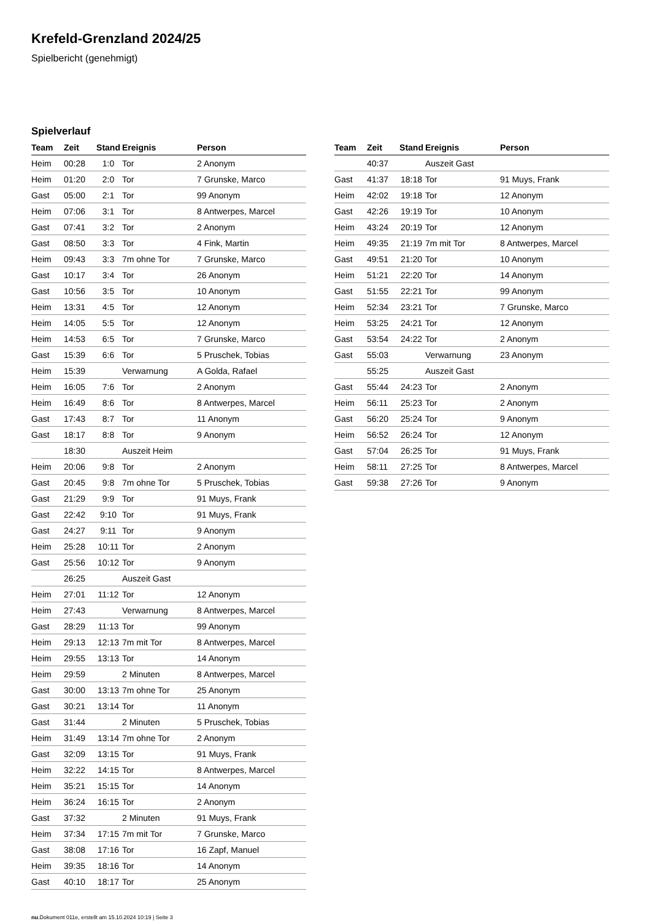Krefeld-Grenzland 2024/25
Spielbericht (genehmigt)
Spielverlauf
| Team | Zeit | Stand | Ereignis | Person |
| --- | --- | --- | --- | --- |
| Heim | 00:28 | 1:0 | Tor | 2 Anonym |
| Heim | 01:20 | 2:0 | Tor | 7 Grunske, Marco |
| Gast | 05:00 | 2:1 | Tor | 99 Anonym |
| Heim | 07:06 | 3:1 | Tor | 8 Antwerpes, Marcel |
| Gast | 07:41 | 3:2 | Tor | 2 Anonym |
| Gast | 08:50 | 3:3 | Tor | 4 Fink, Martin |
| Heim | 09:43 | 3:3 | 7m ohne Tor | 7 Grunske, Marco |
| Gast | 10:17 | 3:4 | Tor | 26 Anonym |
| Gast | 10:56 | 3:5 | Tor | 10 Anonym |
| Heim | 13:31 | 4:5 | Tor | 12 Anonym |
| Heim | 14:05 | 5:5 | Tor | 12 Anonym |
| Heim | 14:53 | 6:5 | Tor | 7 Grunske, Marco |
| Gast | 15:39 | 6:6 | Tor | 5 Pruschek, Tobias |
| Heim | 15:39 | | Verwarnung | A Golda, Rafael |
| Heim | 16:05 | 7:6 | Tor | 2 Anonym |
| Heim | 16:49 | 8:6 | Tor | 8 Antwerpes, Marcel |
| Gast | 17:43 | 8:7 | Tor | 11 Anonym |
| Gast | 18:17 | 8:8 | Tor | 9 Anonym |
| | 18:30 | | Auszeit Heim | |
| Heim | 20:06 | 9:8 | Tor | 2 Anonym |
| Gast | 20:45 | 9:8 | 7m ohne Tor | 5 Pruschek, Tobias |
| Gast | 21:29 | 9:9 | Tor | 91 Muys, Frank |
| Gast | 22:42 | 9:10 | Tor | 91 Muys, Frank |
| Gast | 24:27 | 9:11 | Tor | 9 Anonym |
| Heim | 25:28 | 10:11 | Tor | 2 Anonym |
| Gast | 25:56 | 10:12 | Tor | 9 Anonym |
| | 26:25 | | Auszeit Gast | |
| Heim | 27:01 | 11:12 | Tor | 12 Anonym |
| Heim | 27:43 | | Verwarnung | 8 Antwerpes, Marcel |
| Gast | 28:29 | 11:13 | Tor | 99 Anonym |
| Heim | 29:13 | 12:13 | 7m mit Tor | 8 Antwerpes, Marcel |
| Heim | 29:55 | 13:13 | Tor | 14 Anonym |
| Heim | 29:59 | | 2 Minuten | 8 Antwerpes, Marcel |
| Gast | 30:00 | 13:13 | 7m ohne Tor | 25 Anonym |
| Gast | 30:21 | 13:14 | Tor | 11 Anonym |
| Gast | 31:44 | | 2 Minuten | 5 Pruschek, Tobias |
| Heim | 31:49 | 13:14 | 7m ohne Tor | 2 Anonym |
| Gast | 32:09 | 13:15 | Tor | 91 Muys, Frank |
| Heim | 32:22 | 14:15 | Tor | 8 Antwerpes, Marcel |
| Heim | 35:21 | 15:15 | Tor | 14 Anonym |
| Heim | 36:24 | 16:15 | Tor | 2 Anonym |
| Gast | 37:32 | | 2 Minuten | 91 Muys, Frank |
| Heim | 37:34 | 17:15 | 7m mit Tor | 7 Grunske, Marco |
| Gast | 38:08 | 17:16 | Tor | 16 Zapf, Manuel |
| Heim | 39:35 | 18:16 | Tor | 14 Anonym |
| Gast | 40:10 | 18:17 | Tor | 25 Anonym |
| Team | Zeit | Stand | Ereignis | Person |
| --- | --- | --- | --- | --- |
| | 40:37 | | Auszeit Gast | |
| Gast | 41:37 | 18:18 | Tor | 91 Muys, Frank |
| Heim | 42:02 | 19:18 | Tor | 12 Anonym |
| Gast | 42:26 | 19:19 | Tor | 10 Anonym |
| Heim | 43:24 | 20:19 | Tor | 12 Anonym |
| Heim | 49:35 | 21:19 | 7m mit Tor | 8 Antwerpes, Marcel |
| Gast | 49:51 | 21:20 | Tor | 10 Anonym |
| Heim | 51:21 | 22:20 | Tor | 14 Anonym |
| Gast | 51:55 | 22:21 | Tor | 99 Anonym |
| Heim | 52:34 | 23:21 | Tor | 7 Grunske, Marco |
| Heim | 53:25 | 24:21 | Tor | 12 Anonym |
| Gast | 53:54 | 24:22 | Tor | 2 Anonym |
| Gast | 55:03 | | Verwarnung | 23 Anonym |
| | 55:25 | | Auszeit Gast | |
| Gast | 55:44 | 24:23 | Tor | 2 Anonym |
| Heim | 56:11 | 25:23 | Tor | 2 Anonym |
| Gast | 56:20 | 25:24 | Tor | 9 Anonym |
| Heim | 56:52 | 26:24 | Tor | 12 Anonym |
| Gast | 57:04 | 26:25 | Tor | 91 Muys, Frank |
| Heim | 58:11 | 27:25 | Tor | 8 Antwerpes, Marcel |
| Gast | 59:38 | 27:26 | Tor | 9 Anonym |
nu.Dokument 011e, erstellt am 15.10.2024 10:19 | Seite 3